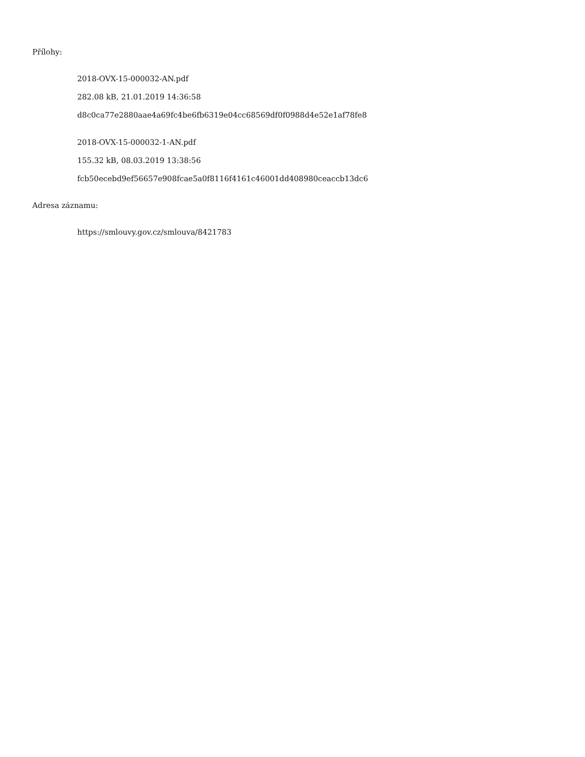Přílohy:
2018-OVX-15-000032-AN.pdf
282.08 kB, 21.01.2019 14:36:58
d8c0ca77e2880aae4a69fc4be6fb6319e04cc68569df0f0988d4e52e1af78fe8
2018-OVX-15-000032-1-AN.pdf
155.32 kB, 08.03.2019 13:38:56
fcb50ecebd9ef56657e908fcae5a0f8116f4161c46001dd408980ceaccb13dc6
Adresa záznamu:
https://smlouvy.gov.cz/smlouva/8421783